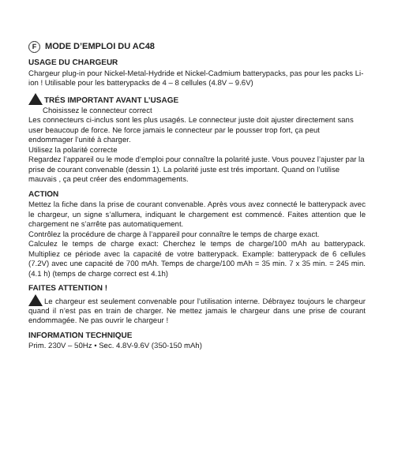F MODE D’EMPLOI DU AC48
USAGE DU CHARGEUR
Chargeur plug-in pour Nickel-Metal-Hydride et Nickel-Cadmium batterypacks, pas pour les packs Li-ion ! Utilisable pour les batterypacks de 4 – 8 cellules (4.8V – 9.6V)
TRÉS IMPORTANT AVANT L’USAGE
Choisissez le connecteur correct
Les connecteurs ci-inclus sont les plus usagés. Le connecteur juste doit ajuster directement sans user beaucoup de force. Ne force jamais le connecteur par le pousser trop fort, ça peut endommager l’unité à charger.
Utilisez la polarité correcte
Regardez l’appareil ou le mode d’emploi pour connaître la polarité juste. Vous pouvez l’ajuster par la prise de courant convenable (dessin 1). La polarité juste est trés important. Quand on l’utilise mauvais , ça peut créer des endommagements.
ACTION
Mettez la fiche dans la prise de courant convenable. Après vous avez connecté le batterypack avec le chargeur, un signe s’allumera, indiquant le chargement est commencé. Faites attention que le chargement ne s’arrête pas automatiquement.
Contrôlez la procédure de charge à l’appareil pour connaître le temps de charge exact.
Calculez le temps de charge exact: Cherchez le temps de charge/100 mAh au batterypack. Multipliez ce période avec la capacité de votre batterypack. Example: batterypack de 6 cellules (7.2V) avec une capacité de 700 mAh. Temps de charge/100 mAh = 35 min. 7 x 35 min. = 245 min. (4.1 h) (temps de charge correct est 4.1h)
FAITES ATTENTION !
Le chargeur est seulement convenable pour l’utilisation interne. Débrayez toujours le chargeur quand il n’est pas en train de charger. Ne mettez jamais le chargeur dans une prise de courant endommagée. Ne pas ouvrir le chargeur !
INFORMATION TECHNIQUE
Prim. 230V – 50Hz • Sec. 4.8V-9.6V (350-150 mAh)